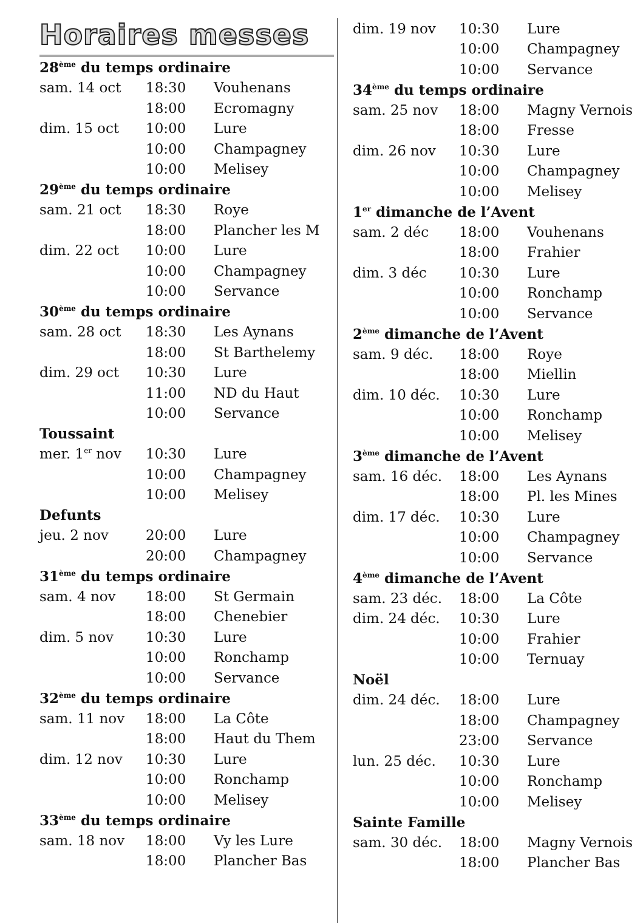Horaires messes
| 28<sup>ème</sup> du temps ordinaire | | |
| sam. 14 oct | 18:30 | Vouhenans |
| | 18:00 | Ecromagny |
| dim. 15 oct | 10:00 | Lure |
| | 10:00 | Champagney |
| | 10:00 | Melisey |
| 29<sup>ème</sup> du temps ordinaire | | |
| sam. 21 oct | 18:30 | Roye |
| | 18:00 | Plancher les M |
| dim. 22 oct | 10:00 | Lure |
| | 10:00 | Champagney |
| | 10:00 | Servance |
| 30<sup>ème</sup> du temps ordinaire | | |
| sam. 28 oct | 18:30 | Les Aynans |
| | 18:00 | St Barthelemy |
| dim. 29 oct | 10:30 | Lure |
| | 11:00 | ND du Haut |
| | 10:00 | Servance |
| Toussaint | | |
| mer. 1<sup>er</sup> nov | 10:30 | Lure |
| | 10:00 | Champagney |
| | 10:00 | Melisey |
| Defunts | | |
| jeu. 2 nov | 20:00 | Lure |
| | 20:00 | Champagney |
| 31<sup>ème</sup> du temps ordinaire | | |
| sam. 4 nov | 18:00 | St Germain |
| | 18:00 | Chenebier |
| dim. 5 nov | 10:30 | Lure |
| | 10:00 | Ronchamp |
| | 10:00 | Servance |
| 32<sup>ème</sup> du temps ordinaire | | |
| sam. 11 nov | 18:00 | La Côte |
| | 18:00 | Haut du Them |
| dim. 12 nov | 10:30 | Lure |
| | 10:00 | Ronchamp |
| | 10:00 | Melisey |
| 33<sup>ème</sup> du temps ordinaire | | |
| sam. 18 nov | 18:00 | Vy les Lure |
| | 18:00 | Plancher Bas |
| dim. 19 nov | 10:30 | Lure |
| | 10:00 | Champagney |
| | 10:00 | Servance |
| 34<sup>ème</sup> du temps ordinaire | | |
| sam. 25 nov | 18:00 | Magny Vernois |
| | 18:00 | Fresse |
| dim. 26 nov | 10:30 | Lure |
| | 10:00 | Champagney |
| | 10:00 | Melisey |
| 1<sup>er</sup> dimanche de l’Avent | | |
| sam. 2 déc | 18:00 | Vouhenans |
| | 18:00 | Frahier |
| dim. 3 déc | 10:30 | Lure |
| | 10:00 | Ronchamp |
| | 10:00 | Servance |
| 2<sup>ème</sup> dimanche de l’Avent | | |
| sam. 9 déc. | 18:00 | Roye |
| | 18:00 | Miellin |
| dim. 10 déc. | 10:30 | Lure |
| | 10:00 | Ronchamp |
| | 10:00 | Melisey |
| 3<sup>ème</sup> dimanche de l’Avent | | |
| sam. 16 déc. | 18:00 | Les Aynans |
| | 18:00 | Pl. les Mines |
| dim. 17 déc. | 10:30 | Lure |
| | 10:00 | Champagney |
| | 10:00 | Servance |
| 4<sup>ème</sup> dimanche de l’Avent | | |
| sam. 23 déc. | 18:00 | La Côte |
| dim. 24 déc. | 10:30 | Lure |
| | 10:00 | Frahier |
| | 10:00 | Ternuay |
| Noël | | |
| dim. 24 déc. | 18:00 | Lure |
| | 18:00 | Champagney |
| | 23:00 | Servance |
| lun. 25 déc. | 10:30 | Lure |
| | 10:00 | Ronchamp |
| | 10:00 | Melisey |
| Sainte Famille | | |
| sam. 30 déc. | 18:00 | Magny Vernois |
| | 18:00 | Plancher Bas |